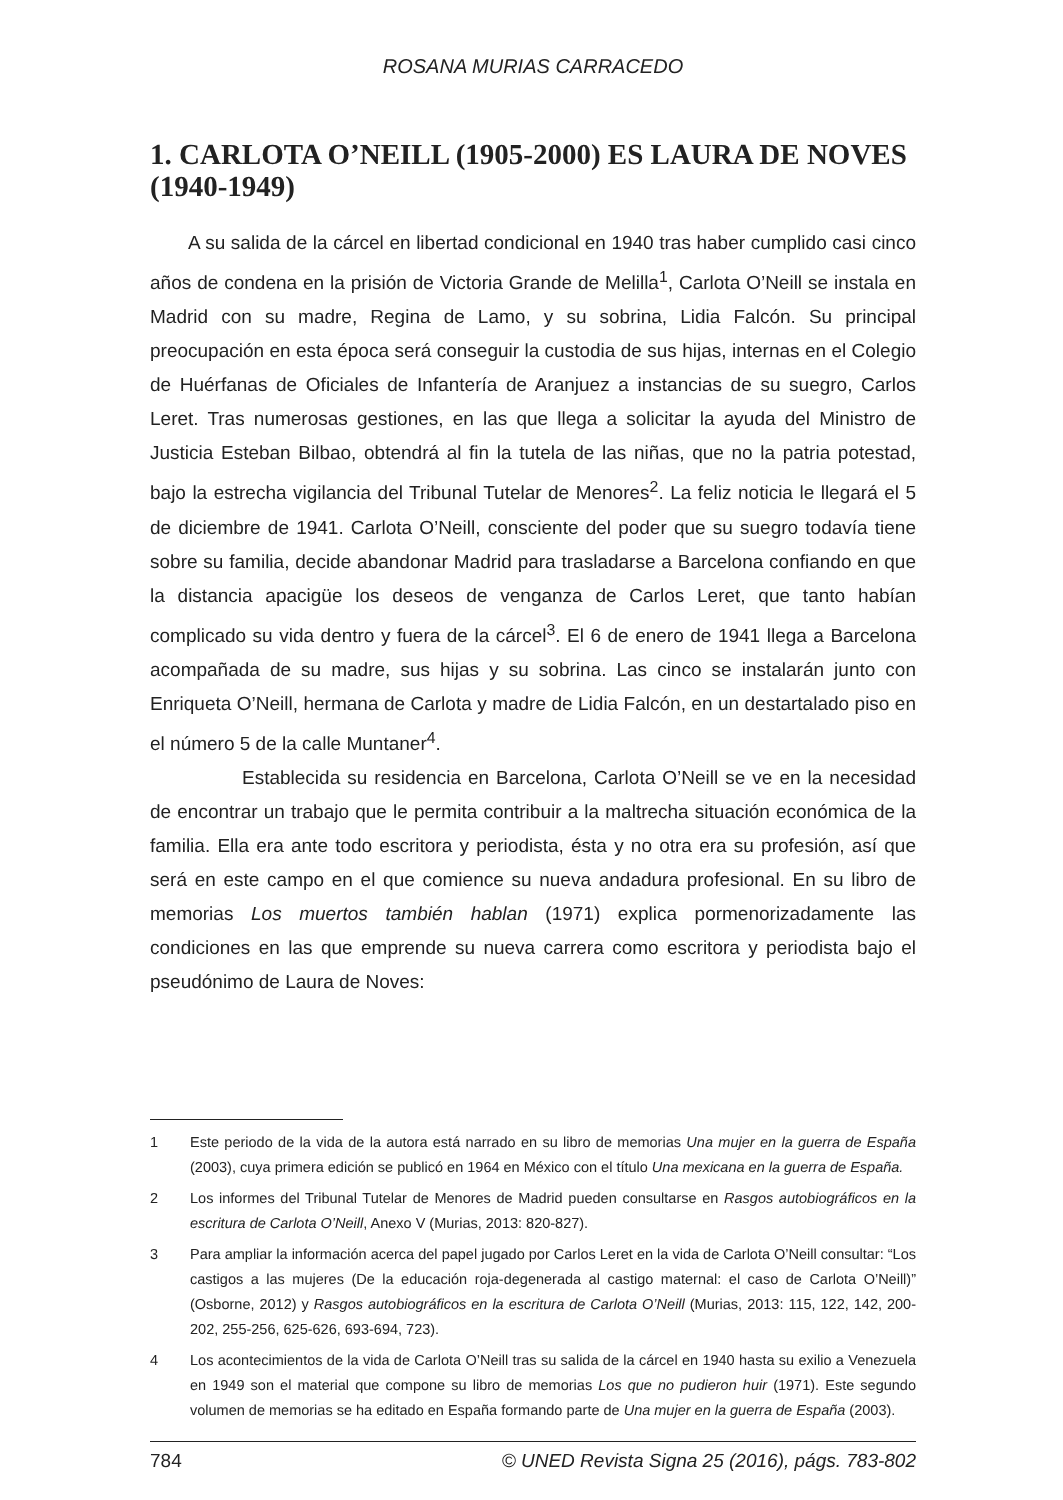ROSANA MURIAS CARRACEDO
1. CARLOTA O’NEILL (1905-2000) ES LAURA DE NOVES (1940-1949)
A su salida de la cárcel en libertad condicional en 1940 tras haber cumplido casi cinco años de condena en la prisión de Victoria Grande de Melilla<sup>1</sup>, Carlota O’Neill se instala en Madrid con su madre, Regina de Lamo, y su sobrina, Lidia Falcón. Su principal preocupación en esta época será conseguir la custodia de sus hijas, internas en el Colegio de Huérfanas de Oficiales de Infantería de Aranjuez a instancias de su suegro, Carlos Leret. Tras numerosas gestiones, en las que llega a solicitar la ayuda del Ministro de Justicia Esteban Bilbao, obtendrá al fin la tutela de las niñas, que no la patria potestad, bajo la estrecha vigilancia del Tribunal Tutelar de Menores<sup>2</sup>. La feliz noticia le llegará el 5 de diciembre de 1941. Carlota O’Neill, consciente del poder que su suegro todavía tiene sobre su familia, decide abandonar Madrid para trasladarse a Barcelona confiando en que la distancia apacigüe los deseos de venganza de Carlos Leret, que tanto habían complicado su vida dentro y fuera de la cárcel<sup>3</sup>. El 6 de enero de 1941 llega a Barcelona acompañada de su madre, sus hijas y su sobrina. Las cinco se instalarán junto con Enriqueta O’Neill, hermana de Carlota y madre de Lidia Falcón, en un destartalado piso en el número 5 de la calle Muntaner<sup>4</sup>.
Establecida su residencia en Barcelona, Carlota O’Neill se ve en la necesidad de encontrar un trabajo que le permita contribuir a la maltrecha situación económica de la familia. Ella era ante todo escritora y periodista, ésta y no otra era su profesión, así que será en este campo en el que comience su nueva andadura profesional. En su libro de memorias Los muertos también hablan (1971) explica pormenorizadamente las condiciones en las que emprende su nueva carrera como escritora y periodista bajo el pseudónimo de Laura de Noves:
1 Este periodo de la vida de la autora está narrado en su libro de memorias Una mujer en la guerra de España (2003), cuya primera edición se publicó en 1964 en México con el título Una mexicana en la guerra de España.
2 Los informes del Tribunal Tutelar de Menores de Madrid pueden consultarse en Rasgos autobiográficos en la escritura de Carlota O’Neill, Anexo V (Murias, 2013: 820-827).
3 Para ampliar la información acerca del papel jugado por Carlos Leret en la vida de Carlota O’Neill consultar: “Los castigos a las mujeres (De la educación roja-degenerada al castigo maternal: el caso de Carlota O’Neill)” (Osborne, 2012) y Rasgos autobiográficos en la escritura de Carlota O’Neill (Murias, 2013: 115, 122, 142, 200-202, 255-256, 625-626, 693-694, 723).
4 Los acontecimientos de la vida de Carlota O’Neill tras su salida de la cárcel en 1940 hasta su exilio a Venezuela en 1949 son el material que compone su libro de memorias Los que no pudieron huir (1971). Este segundo volumen de memorias se ha editado en España formando parte de Una mujer en la guerra de España (2003).
784 © UNED Revista Signa 25 (2016), págs. 783-802